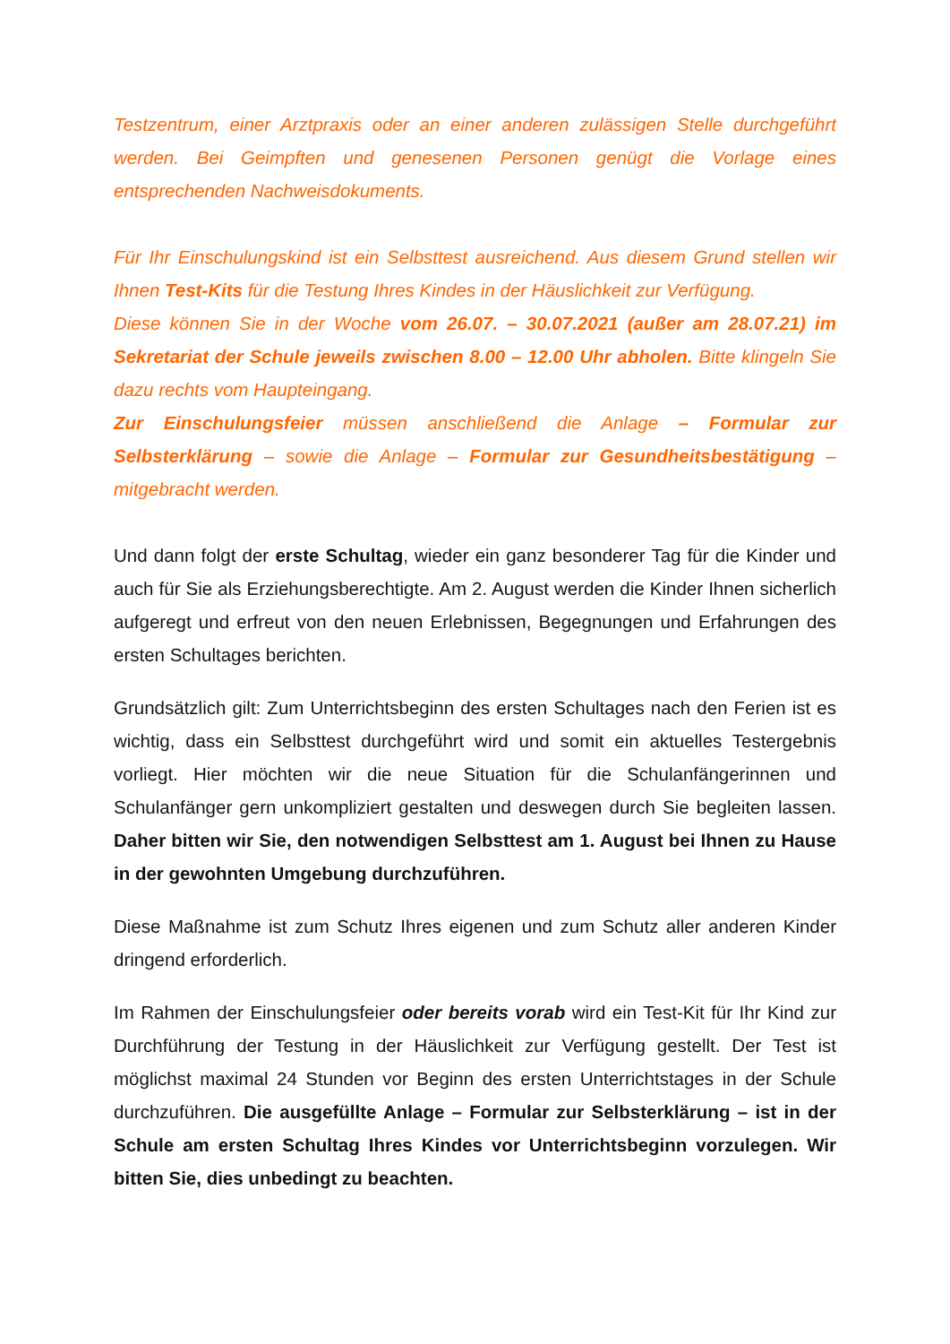Testzentrum, einer Arztpraxis oder an einer anderen zulässigen Stelle durchgeführt werden. Bei Geimpften und genesenen Personen genügt die Vorlage eines entsprechenden Nachweisdokuments.
Für Ihr Einschulungskind ist ein Selbsttest ausreichend. Aus diesem Grund stellen wir Ihnen Test-Kits für die Testung Ihres Kindes in der Häuslichkeit zur Verfügung.
Diese können Sie in der Woche vom 26.07. – 30.07.2021 (außer am 28.07.21) im Sekretariat der Schule jeweils zwischen 8.00 – 12.00 Uhr abholen. Bitte klingeln Sie dazu rechts vom Haupteingang.
Zur Einschulungsfeier müssen anschließend die Anlage – Formular zur Selbsterklärung – sowie die Anlage – Formular zur Gesundheitsbestätigung – mitgebracht werden.
Und dann folgt der erste Schultag, wieder ein ganz besonderer Tag für die Kinder und auch für Sie als Erziehungsberechtigte. Am 2. August werden die Kinder Ihnen sicherlich aufgeregt und erfreut von den neuen Erlebnissen, Begegnungen und Erfahrungen des ersten Schultages berichten.
Grundsätzlich gilt: Zum Unterrichtsbeginn des ersten Schultages nach den Ferien ist es wichtig, dass ein Selbsttest durchgeführt wird und somit ein aktuelles Testergebnis vorliegt. Hier möchten wir die neue Situation für die Schulanfängerinnen und Schulanfänger gern unkompliziert gestalten und deswegen durch Sie begleiten lassen. Daher bitten wir Sie, den notwendigen Selbsttest am 1. August bei Ihnen zu Hause in der gewohnten Umgebung durchzuführen.
Diese Maßnahme ist zum Schutz Ihres eigenen und zum Schutz aller anderen Kinder dringend erforderlich.
Im Rahmen der Einschulungsfeier oder bereits vorab wird ein Test-Kit für Ihr Kind zur Durchführung der Testung in der Häuslichkeit zur Verfügung gestellt. Der Test ist möglichst maximal 24 Stunden vor Beginn des ersten Unterrichtstages in der Schule durchzuführen. Die ausgefüllte Anlage – Formular zur Selbsterklärung – ist in der Schule am ersten Schultag Ihres Kindes vor Unterrichtsbeginn vorzulegen. Wir bitten Sie, dies unbedingt zu beachten.